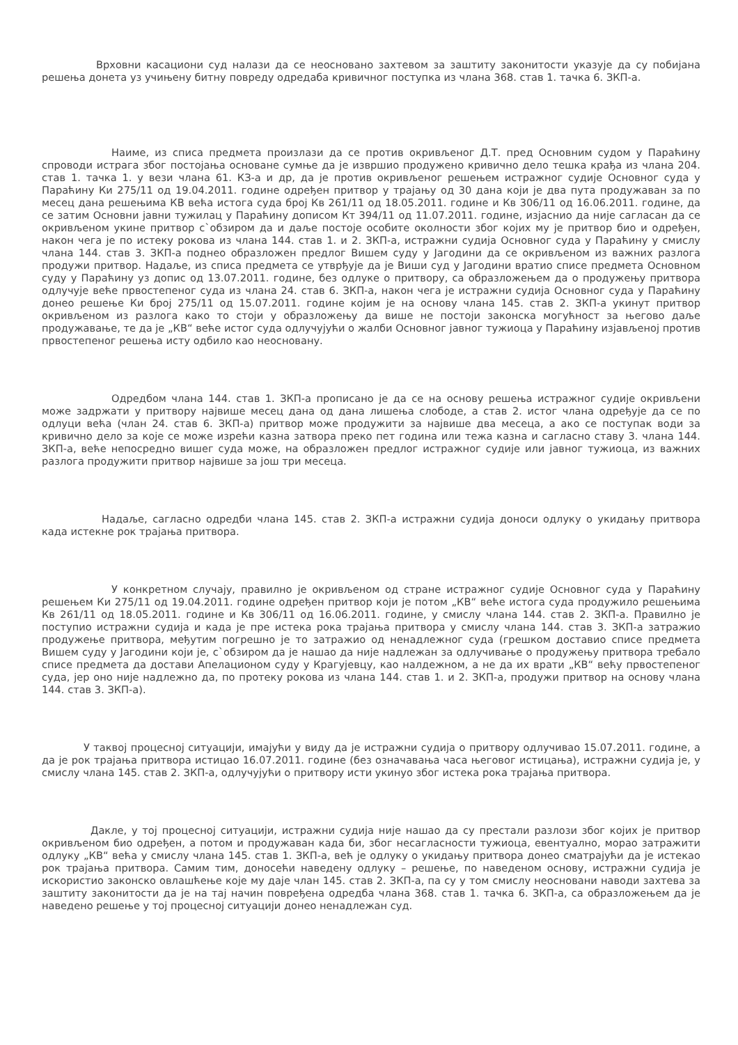Врховни касациони суд налази да се неосновано захтевом за заштиту законитости указује да су побијана решења донета уз учињену битну повреду одредаба кривичног поступка из члана 368. став 1. тачка 6. ЗКП-а.
Наиме, из списа предмета произлази да се против окривљеног Д.Т. пред Основним судом у Параћину спроводи истрага због постојања основане сумње да је извршио продужено кривично дело тешка крађа из члана 204. став 1. тачка 1. у вези члана 61. КЗ-а и др, да је против окривљеног решењем истражног судије Основног суда у Параћину Ки 275/11 од 19.04.2011. године одређен притвор у трајању од 30 дана који је два пута продужаван за по месец дана решењима КВ већа истога суда број Кв 261/11 од 18.05.2011. године и Кв 306/11 од 16.06.2011. године, да се затим Основни јавни тужилац у Параћину дописом Кт 394/11 од 11.07.2011. године, изјаснио да није сагласан да се окривљеном укине притвор с`обзиром да и даље постоје особите околности због којих му је притвор био и одређен, након чега је по истеку рокова из члана 144. став 1. и 2. ЗКП-а, истражни судија Основног суда у Параћину у смислу члана 144. став 3. ЗКП-а поднео образложен предлог Вишем суду у Јагодини да се окривљеном из важних разлога продужи притвор. Надаље, из списа предмета се утврђује да је Виши суд у Јагодини вратио списе предмета Основном суду у Параћину уз допис од 13.07.2011. године, без одлуке о притвору, са образложењем да о продужењу притвора одлучује веће првостепеног суда из члана 24. став 6. ЗКП-а, након чега је истражни судија Основног суда у Параћину донео решење Ки број 275/11 од 15.07.2011. године којим је на основу члана 145. став 2. ЗКП-а укинут притвор окривљеном из разлога како то стоји у образложењу да више не постоји законска могућност за његово даље продужавање, те да је „КВ“ веће истог суда одлучујући о жалби Основног јавног тужиоца у Параћину изјављеној против првостепеног решења исту одбило као неосновану.
Одредбом члана 144. став 1. ЗКП-а прописано је да се на основу решења истражног судије окривљени може задржати у притвору највише месец дана од дана лишења слободе, а став 2. истог члана одређује да се по одлуци већа (члан 24. став 6. ЗКП-а) притвор може продужити за највише два месеца, а ако се поступак води за кривично дело за које се може изрећи казна затвора преко пет година или тежа казна и сагласно ставу 3. члана 144. ЗКП-а, веће непосредно вишег суда може, на образложен предлог истражног судије или јавног тужиоца, из важних разлога продужити притвор највише за још три месеца.
Надаље, сагласно одредби члана 145. став 2. ЗКП-а истражни судија доноси одлуку о укидању притвора када истекне рок трајања притвора.
У конкретном случају, правилно је окривљеном од стране истражног судије Основног суда у Параћину решењем Ки 275/11 од 19.04.2011. године одређен притвор који је потом „КВ“ веће истога суда продужило решењима Кв 261/11 од 18.05.2011. године и Кв 306/11 од 16.06.2011. године, у смислу члана 144. став 2. ЗКП-а. Правилно је поступио истражни судија и када је пре истека рока трајања притвора у смислу члана 144. став 3. ЗКП-а затражио продужење притвора, међутим погрешно је то затражио од ненадлежног суда (грешком доставио списе предмета Вишем суду у Јагодини који је, с`обзиром да је нашао да није надлежан за одлучивање о продужењу притвора требало списе предмета да достави Апелационом суду у Крагујевцу, као налдежном, а не да их врати „КВ“ већу првостепеног суда, јер оно није надлежно да, по протеку рокова из члана 144. став 1. и 2. ЗКП-а, продужи притвор на основу члана 144. став 3. ЗКП-а).
У таквој процесној ситуацији, имајући у виду да је истражни судија о притвору одлучивао 15.07.2011. године, а да је рок трајања притвора истицао 16.07.2011. године (без означавања часа његовог истицања), истражни судија је, у смислу члана 145. став 2. ЗКП-а, одлучујући о притвору исти укинуо због истека рока трајања притвора.
Дакле, у тој процесној ситуацији, истражни судија није нашао да су престали разлози због којих је притвор окривљеном био одређен, а потом и продужаван када би, због несагласности тужиоца, евентуално, морао затражити одлуку „КВ“ већа у смислу члана 145. став 1. ЗКП-а, већ је одлуку о укидању притвора донео сматрајући да је истекао рок трајања притвора. Самим тим, доносећи наведену одлуку – решење, по наведеном основу, истражни судија је искористио законско овлашћење које му даје члан 145. став 2. ЗКП-а, па су у том смислу неосновани наводи захтева за заштиту законитости да је на тај начин повређена одредба члана 368. став 1. тачка 6. ЗКП-а, са образложењем да је наведено решење у тој процесној ситуацији донео ненадлежан суд.